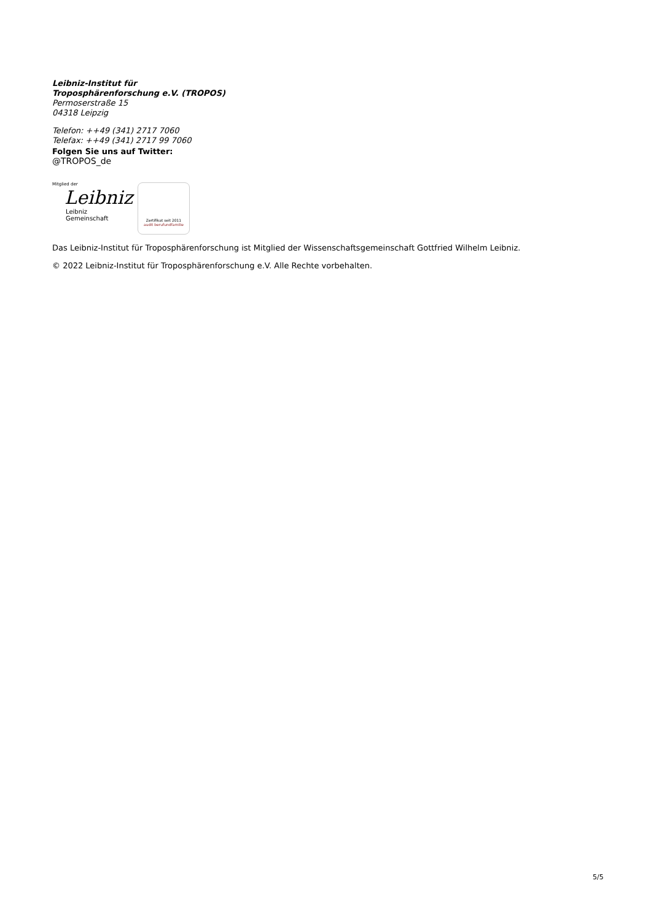Leibniz-Institut für
Troposphärenforschung e.V. (TROPOS)
Permoserstraße 15
04318 Leipzig
Telefon: ++49 (341) 2717 7060
Telefax: ++49 (341) 2717 99 7060
Folgen Sie uns auf Twitter:
@TROPOS_de
Mitglied der
Leibniz
Leibniz
Gemeinschaft
Zertifikat seit 2011
audit berufundfamilie
Das Leibniz-Institut für Troposphärenforschung ist Mitglied der Wissenschaftsgemeinschaft Gottfried Wilhelm Leibniz.
© 2022 Leibniz-Institut für Troposphärenforschung e.V. Alle Rechte vorbehalten.
5/5